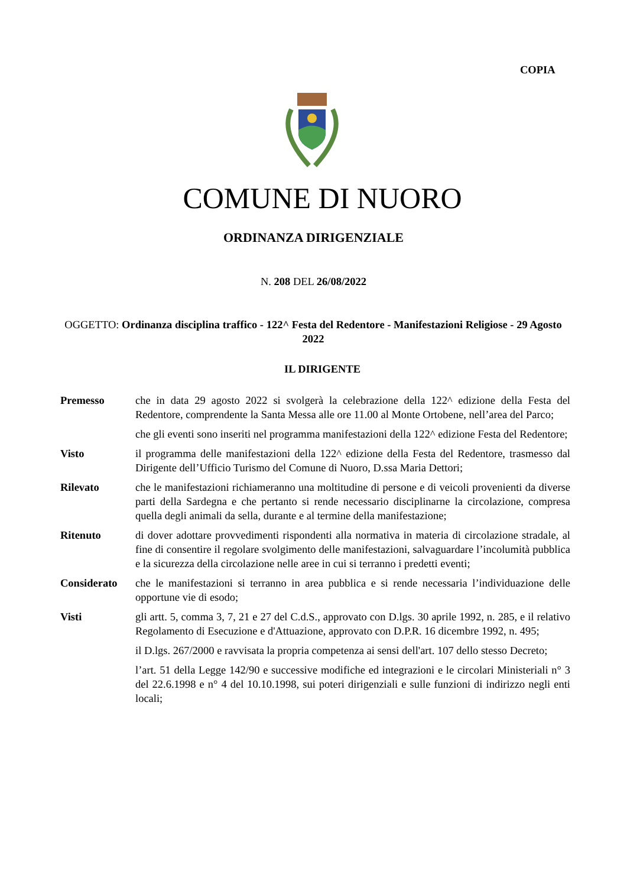COPIA
COMUNE DI NUORO
ORDINANZA DIRIGENZIALE
N. 208 DEL 26/08/2022
OGGETTO: Ordinanza disciplina traffico - 122^ Festa del Redentore - Manifestazioni Religiose - 29 Agosto 2022
IL DIRIGENTE
Premesso che in data 29 agosto 2022 si svolgerà la celebrazione della 122^ edizione della Festa del Redentore, comprendente la Santa Messa alle ore 11.00 al Monte Ortobene, nell’area del Parco;
che gli eventi sono inseriti nel programma manifestazioni della 122^ edizione Festa del Redentore;
Visto il programma delle manifestazioni della 122^ edizione della Festa del Redentore, trasmesso dal Dirigente dell’Ufficio Turismo del Comune di Nuoro, D.ssa Maria Dettori;
Rilevato che le manifestazioni richiameranno una moltitudine di persone e di veicoli provenienti da diverse parti della Sardegna e che pertanto si rende necessario disciplinarne la circolazione, compresa quella degli animali da sella, durante e al termine della manifestazione;
Ritenuto di dover adottare provvedimenti rispondenti alla normativa in materia di circolazione stradale, al fine di consentire il regolare svolgimento delle manifestazioni, salvaguardare l’incolumità pubblica e la sicurezza della circolazione nelle aree in cui si terranno i predetti eventi;
Considerato che le manifestazioni si terranno in area pubblica e si rende necessaria l’individuazione delle opportune vie di esodo;
Visti gli artt. 5, comma 3, 7, 21 e 27 del C.d.S., approvato con D.lgs. 30 aprile 1992, n. 285, e il relativo Regolamento di Esecuzione e d'Attuazione, approvato con D.P.R. 16 dicembre 1992, n. 495;
il D.lgs. 267/2000 e ravvisata la propria competenza ai sensi dell'art. 107 dello stesso Decreto;
l’art. 51 della Legge 142/90 e successive modifiche ed integrazioni e le circolari Ministeriali n° 3 del 22.6.1998 e n° 4 del 10.10.1998, sui poteri dirigenziali e sulle funzioni di indirizzo negli enti locali;